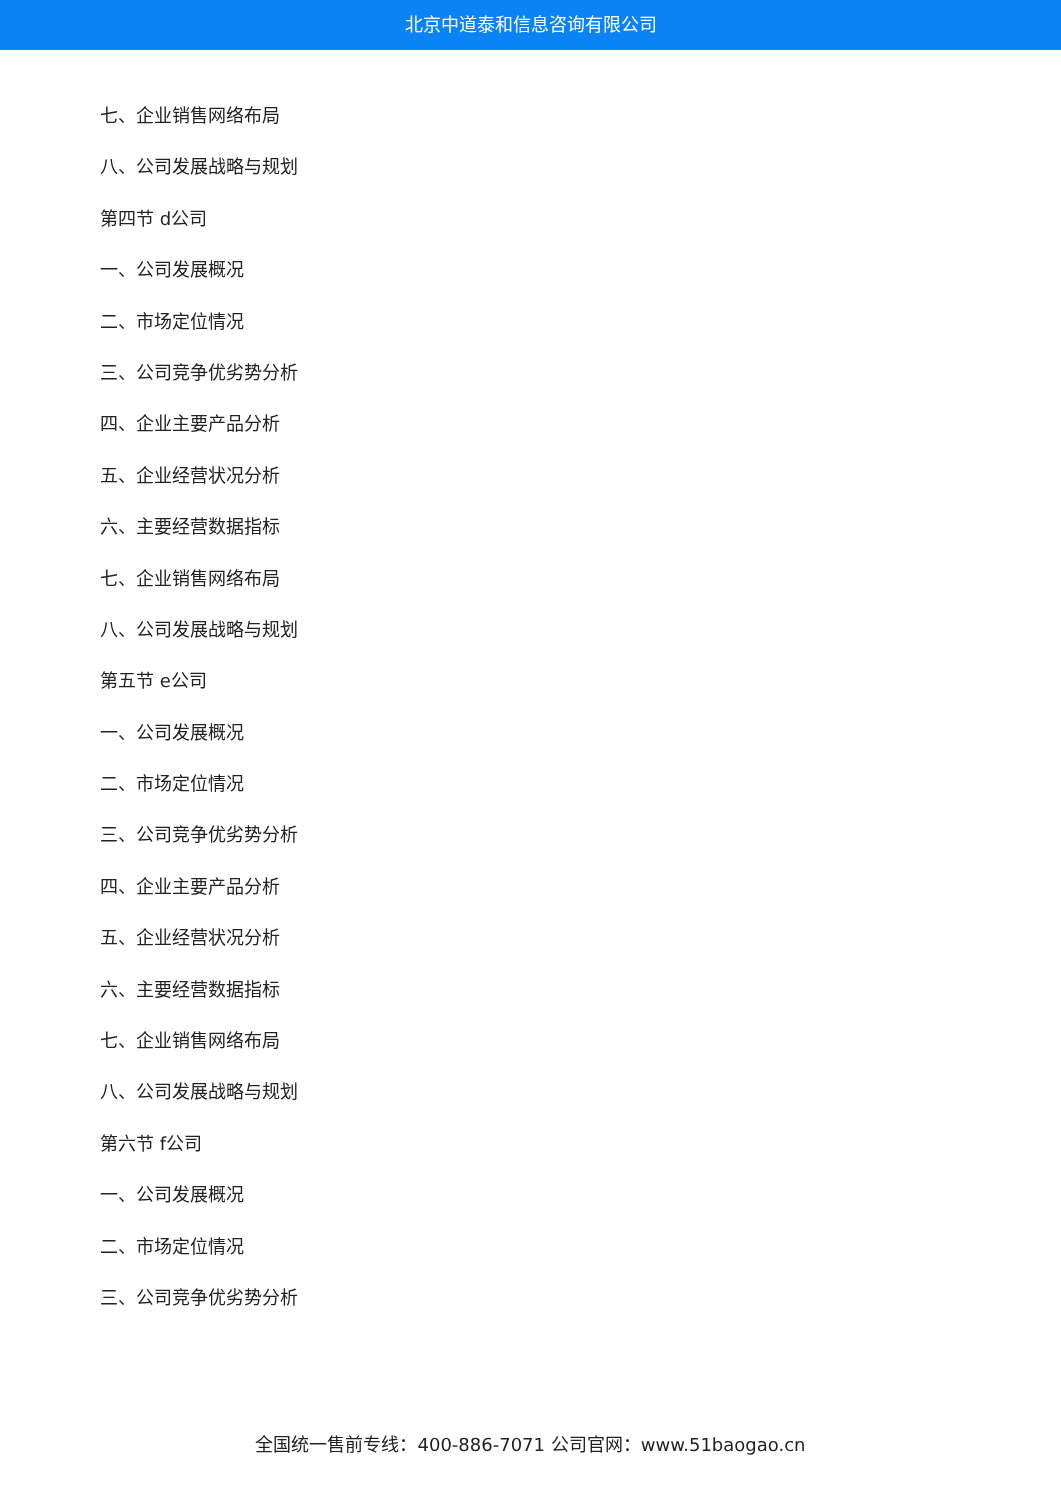北京中道泰和信息咨询有限公司
七、企业销售网络布局
八、公司发展战略与规划
第四节 d公司
一、公司发展概况
二、市场定位情况
三、公司竞争优劣势分析
四、企业主要产品分析
五、企业经营状况分析
六、主要经营数据指标
七、企业销售网络布局
八、公司发展战略与规划
第五节 e公司
一、公司发展概况
二、市场定位情况
三、公司竞争优劣势分析
四、企业主要产品分析
五、企业经营状况分析
六、主要经营数据指标
七、企业销售网络布局
八、公司发展战略与规划
第六节 f公司
一、公司发展概况
二、市场定位情况
三、公司竞争优劣势分析
全国统一售前专线：400-886-7071 公司官网：www.51baogao.cn